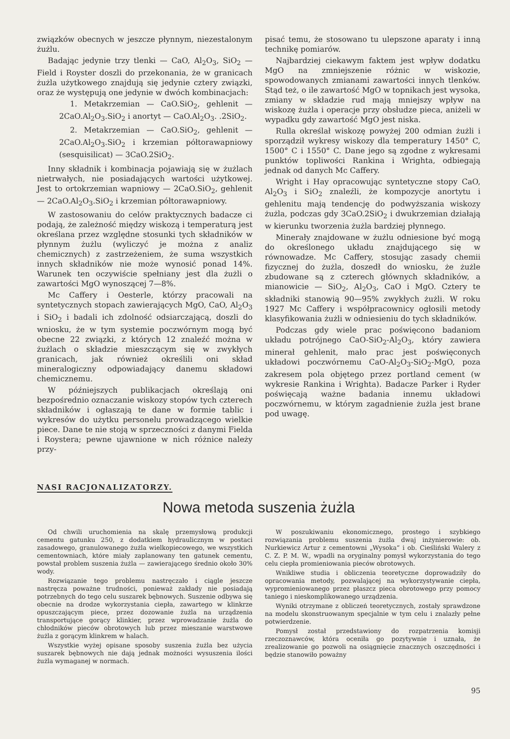związków obecnych w jeszcze płynnym, niezestalonym żużlu.
Badając jedynie trzy tlenki — CaO, Al<sub>2</sub>O<sub>3</sub>, SiO<sub>2</sub> — Field i Royster doszli do przekonania, że w granicach żużla użytkowego znajdują się jedynie cztery związki, oraz że występują one jedynie w dwóch kombinacjach:
1. Metakrzemian — CaO.SiO<sub>2</sub>, gehlenit — 2CaO.Al<sub>2</sub>O<sub>3</sub>.SiO<sub>2</sub> i anortyt — CaO.Al<sub>2</sub>O<sub>3</sub>. .2SiO<sub>2</sub>.
2. Metakrzemian — CaO.SiO<sub>2</sub>, gehlenit — 2CaO.Al<sub>2</sub>O<sub>3</sub>.SiO<sub>2</sub> i krzemian półtorawapniowy (sesquisilicat) — 3CaO.2SiO<sub>2</sub>.
Inny składnik i kombinacja pojawiają się w żużlach nietrwałych, nie posiadających wartości użytkowej. Jest to ortokrzemian wapniowy — 2CaO.SiO<sub>2</sub>, gehlenit — 2CaO.Al<sub>2</sub>O<sub>3</sub>.SiO<sub>2</sub> i krzemian półtorawapniowy.
W zastosowaniu do celów praktycznych badacze ci podają, że zależność między wiskozą i temperaturą jest określana przez względne stosunki tych składników w płynnym żużlu (wyliczyć je można z analiz chemicznych) z zastrzeżeniem, że suma wszystkich innych składników nie może wynosić ponad 14%. Warunek ten oczywiście spełniany jest dla żużli o zawartości MgO wynoszącej 7—8%.
Mc Caffery i Oesterle, którzy pracowali na syntetycznych stopach zawierających MgO, CaO, Al<sub>2</sub>O<sub>3</sub> i SiO<sub>2</sub> i badali ich zdolność odsiarczającą, doszli do wniosku, że w tym systemie poczwórnym mogą być obecne 22 związki, z których 12 znaleźć można w żużlach o składzie mieszczącym się w zwykłych granicach, jak również określili oni skład mineralogiczny odpowiadający danemu składowi chemicznemu.
W późniejszych publikacjach określają oni bezpośrednio oznaczanie wiskozy stopów tych czterech składników i ogłaszają te dane w formie tablic i wykresów do użytku personelu prowadzącego wielkie piece. Dane te nie stoją w sprzeczności z danymi Fielda i Roystera; pewne ujawnione w nich różnice należy przy-
pisać temu, że stosowano tu ulepszone aparaty i inną technikę pomiarów.
Najbardziej ciekawym faktem jest wpływ dodatku MgO na zmniejszenie różnic w wiskozie, spowodowanych zmianami zawartości innych tlenków. Stąd też, o ile zawartość MgO w topnikach jest wysoka, zmiany w składzie rud mają mniejszy wpływ na wiskozę żużla i operacje przy obsłudze pieca, aniżeli w wypadku gdy zawartość MgO jest niska.
Rulla określał wiskozę powyżej 200 odmian żużli i sporządził wykresy wiskozy dla temperatury 1450° C, 1500° C i 1550° C. Dane jego są zgodne z wykresami punktów topliwości Rankina i Wrighta, odbiegają jednak od danych Mc Caffery.
Wright i Hay opracowując syntetyczne stopy CaO, Al<sub>2</sub>O<sub>3</sub> i SiO<sub>2</sub> znaleźli, że kompozycje anortytu i gehlenitu mają tendencję do podwyższania wiskozy żużla, podczas gdy 3CaO.2SiO<sub>2</sub> i dwukrzemian działają w kierunku tworzenia żużla bardziej płynnego.
Minerały znajdowane w żużlu odniesione być mogą do określonego układu znajdującego się w równowadze. Mc Caffery, stosując zasady chemii fizycznej do żużla, doszedł do wniosku, że żużle zbudowane są z czterech głównych składników, a mianowicie — SiO<sub>2</sub>, Al<sub>2</sub>O<sub>3</sub>, CaO i MgO. Cztery te składniki stanowią 90—95% zwykłych żużli. W roku 1927 Mc Caffery i współpracownicy ogłosili metody klasyfikowania żużli w odniesieniu do tych składników.
Podczas gdy wiele prac poświęcono badaniom układu potrójnego CaO-SiO<sub>2</sub>-Al<sub>2</sub>O<sub>3</sub>, który zawiera minerał gehlenit, mało prac jest poświęconych układowi poczwórnemu CaO-Al<sub>2</sub>O<sub>3</sub>-SiO<sub>2</sub>-MgO, poza zakresem pola objętego przez portland cement (w wykresie Rankina i Wrighta). Badacze Parker i Ryder poświęcają ważne badania innemu układowi poczwórnemu, w którym zagadnienie żużla jest brane pod uwagę.
NASI RACJONALIZATORZY.
Nowa metoda suszenia żużla
Od chwili uruchomienia na skalę przemysłową produkcji cementu gatunku 250, z dodatkiem hydraulicznym w postaci zasadowego, granulowanego żużla wielkopiecowego, we wszystkich cementowniach, które miały zaplanowany ten gatunek cementu, powstał problem suszenia żużla — zawierającego średnio około 30% wody.
Rozwiązanie tego problemu nastręczało i ciągle jeszcze nastręcza poważne trudności, ponieważ zakłady nie posiadają potrzebnych do tego celu suszarek bębnowych. Suszenie odbywa się obecnie na drodze wykorzystania ciepła, zawartego w klinkrze opuszczającym piece, przez dozowanie żużla na urządzenia transportujące gorący klinkier, przez wprowadzanie żużla do chłodników pieców obrotowych lub przez mieszanie warstwowe żużla z gorącym klinkrem w halach.
Wszystkie wyżej opisane sposoby suszenia żużla bez użycia suszarek bębnowych nie dają jednak możności wysuszenia ilości żużla wymaganej w normach.
W poszukiwaniu ekonomicznego, prostego i szybkiego rozwiązania problemu suszenia żużla dwaj inżynierowie: ob. Nurkiewicz Artur z cementowni „Wysoka“ i ob. Cieśliński Walery z C. Z. P. M. W., wpadli na oryginalny pomysł wykorzystania do tego celu ciepła promieniowania pieców obrotowych.
Wnikliwe studia i obliczenia teoretyczne doprowadziły do opracowania metody, pozwalającej na wykorzystywanie ciepła, wypromieniowanego przez płaszcz pieca obrotowego przy pomocy taniego i nieskomplikowanego urządzenia.
Wyniki otrzymane z obliczeń teoretycznych, zostały sprawdzone na modelu skonstruowanym specjalnie w tym celu i znalazły pełne potwierdzenie.
Pomysł został przedstawiony do rozpatrzenia komisji rzeczoznawców, która oceniła go pozytywnie i uznała, że zrealizowanie go pozwoli na osiągnięcie znacznych oszczędności i będzie stanowiło poważny
95